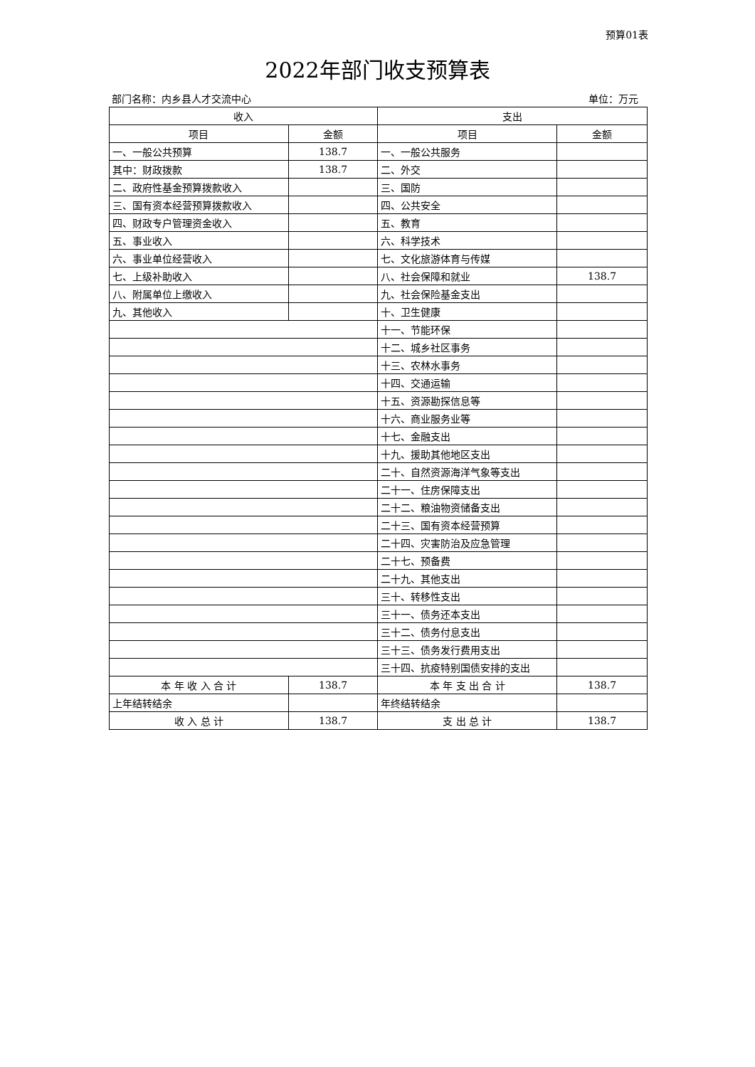预算01表
2022年部门收支预算表
部门名称：内乡县人才交流中心 单位：万元
| 收入 | | 支出 | |
| --- | --- | --- | --- |
| 项目 | 金额 | 项目 | 金额 |
| 一、一般公共预算 | 138.7 | 一、一般公共服务 | |
| 其中：财政拨款 | 138.7 | 二、外交 | |
| 二、政府性基金预算拨款收入 | | 三、国防 | |
| 三、国有资本经营预算拨款收入 | | 四、公共安全 | |
| 四、财政专户管理资金收入 | | 五、教育 | |
| 五、事业收入 | | 六、科学技术 | |
| 六、事业单位经营收入 | | 七、文化旅游体育与传媒 | |
| 七、上级补助收入 | | 八、社会保障和就业 | 138.7 |
| 八、附属单位上缴收入 | | 九、社会保险基金支出 | |
| 九、其他收入 | | 十、卫生健康 | |
| | | 十一、节能环保 | |
| | | 十二、城乡社区事务 | |
| | | 十三、农林水事务 | |
| | | 十四、交通运输 | |
| | | 十五、资源勘探信息等 | |
| | | 十六、商业服务业等 | |
| | | 十七、金融支出 | |
| | | 十九、援助其他地区支出 | |
| | | 二十、自然资源海洋气象等支出 | |
| | | 二十一、住房保障支出 | |
| | | 二十二、粮油物资储备支出 | |
| | | 二十三、国有资本经营预算 | |
| | | 二十四、灾害防治及应急管理 | |
| | | 二十七、预备费 | |
| | | 二十九、其他支出 | |
| | | 三十、转移性支出 | |
| | | 三十一、债务还本支出 | |
| | | 三十二、债务付息支出 | |
| | | 三十三、债务发行费用支出 | |
| | | 三十四、抗疫特别国债安排的支出 | |
| 本 年 收 入 合 计 | 138.7 | 本 年 支 出 合 计 | 138.7 |
| 上年结转结余 | | 年终结转结余 | |
| 收 入 总 计 | 138.7 | 支 出 总 计 | 138.7 |